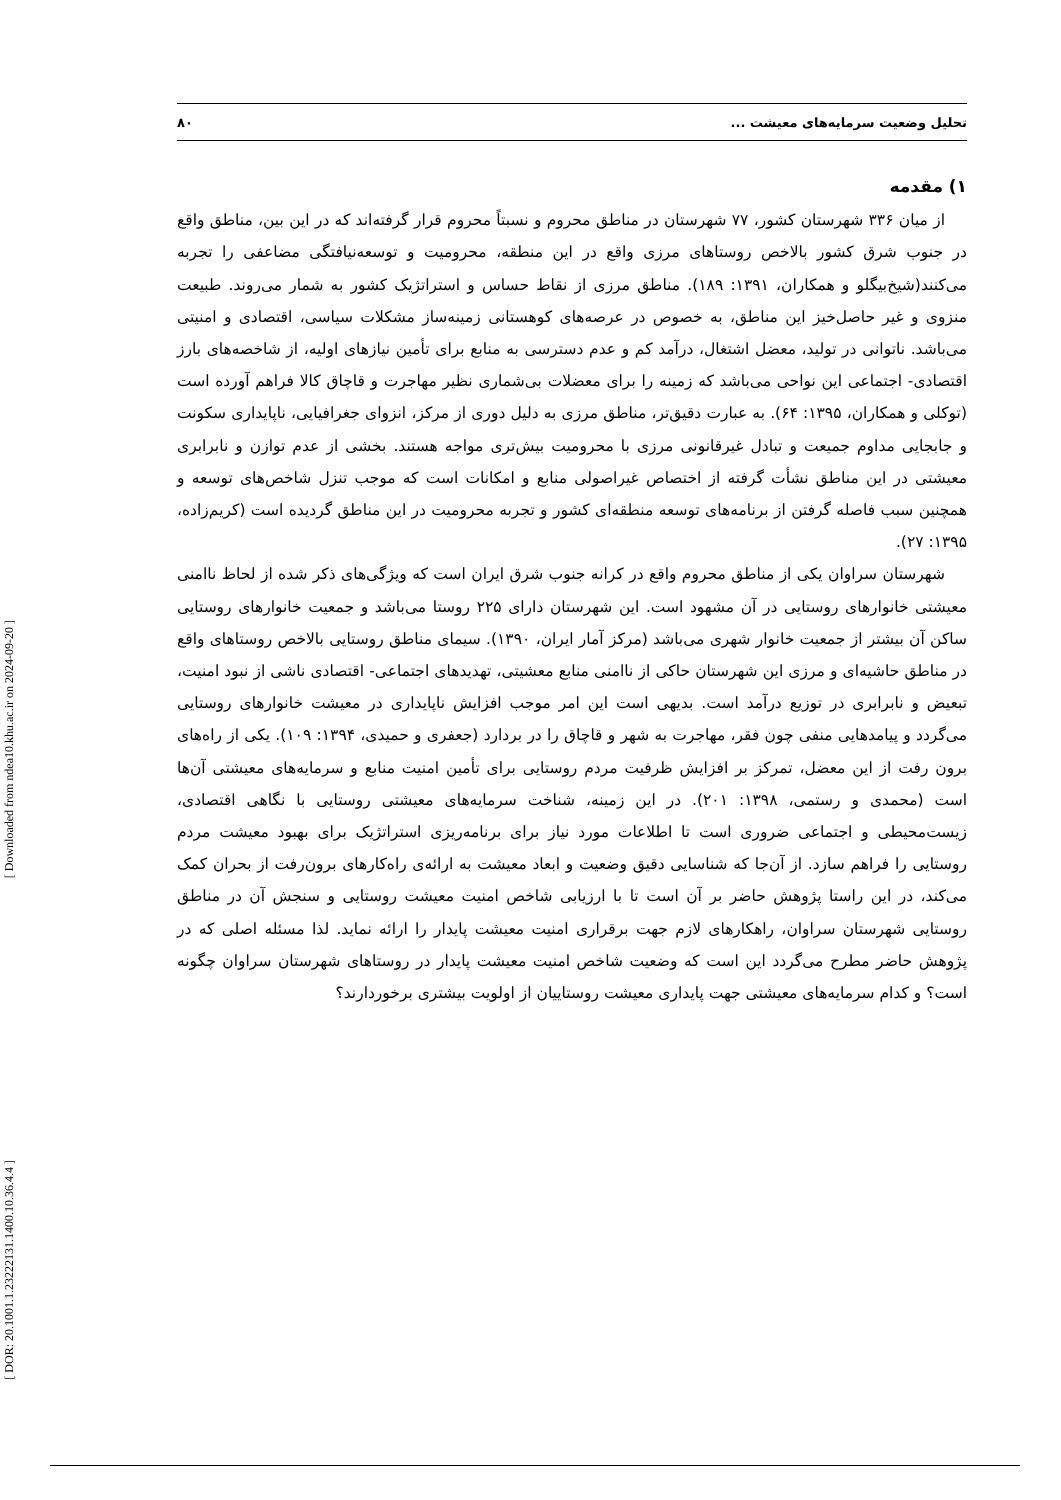تحلیل وضعیت سرمایه‌های معیشت ... ۸۰
۱) مقدمه
از میان ۳۳۶ شهرستان کشور، ۷۷ شهرستان در مناطق محروم و نسبتاً محروم قرار گرفته‌اند که در این بین، مناطق واقع در جنوب شرق کشور بالاخص روستاهای مرزی واقع در این منطقه، محرومیت و توسعه‌نیافتگی مضاعفی را تجربه می‌کنند(شیخ‌بیگلو و همکاران، ۱۳۹۱: ۱۸۹). مناطق مرزی از نقاط حساس و استراتژیک کشور به شمار می‌روند. طبیعت منزوی و غیر حاصل‌خیز این مناطق، به خصوص در عرصه‌های کوهستانی زمینه‌ساز مشکلات سیاسی، اقتصادی و امنیتی می‌باشد. ناتوانی در تولید، معضل اشتغال، درآمد کم و عدم دسترسی به منابع برای تأمین نیازهای اولیه، از شاخصه‌های بارز اقتصادی- اجتماعی این نواحی می‌باشد که زمینه را برای معضلات بی‌شماری نظیر مهاجرت و قاچاق کالا فراهم آورده است (توکلی و همکاران، ۱۳۹۵: ۶۴). به عبارت دقیق‌تر، مناطق مرزی به دلیل دوری از مرکز، انزوای جغرافیایی، ناپایداری سکونت و جابجایی مداوم جمیعت و تبادل غیرقانونی مرزی با محرومیت بیش‌تری مواجه هستند. بخشی از عدم توازن و نابرابری معیشتی در این مناطق نشأت گرفته از اختصاص غیراصولی منابع و امکانات است که موجب تنزل شاخص‌های توسعه و همچنین سبب فاصله گرفتن از برنامه‌های توسعه منطقه‌ای کشور و تجربه محرومیت در این مناطق گردیده است (کریم‌زاده، ۱۳۹۵: ۲۷).
شهرستان سراوان یکی از مناطق محروم واقع در کرانه جنوب شرق ایران است که ویژگی‌های ذکر شده از لحاظ ناامنی معیشتی خانوارهای روستایی در آن مشهود است. این شهرستان دارای ۲۲۵ روستا می‌باشد و جمعیت خانوارهای روستایی ساکن آن بیشتر از جمعیت خانوار شهری می‌باشد (مرکز آمار ایران، ۱۳۹۰). سیمای مناطق روستایی بالاخص روستاهای واقع در مناطق حاشیه‌ای و مرزی این شهرستان حاکی از ناامنی منابع معشیتی، تهدیدهای اجتماعی- اقتصادی ناشی از نبود امنیت، تبعیض و نابرابری در توزیع درآمد است. بدیهی است این امر موجب افزایش ناپایداری در معیشت خانوارهای روستایی می‌گردد و پیامدهایی منفی چون فقر، مهاجرت به شهر و قاچاق را در بردارد (جعفری و حمیدی، ۱۳۹۴: ۱۰۹). یکی از راه‌های برون رفت از این معضل، تمرکز بر افزایش ظرفیت مردم روستایی برای تأمین امنیت منابع و سرمایه‌های معیشتی آن‌ها است (محمدی و رستمی، ۱۳۹۸: ۲۰۱). در این زمینه، شناخت سرمایه‌های معیشتی روستایی با نگاهی اقتصادی، زیست‌محیطی و اجتماعی ضروری است تا اطلاعات مورد نیاز برای برنامه‌ریزی استراتژیک برای بهبود معیشت مردم روستایی را فراهم سازد. از آن‌جا که شناسایی دقیق وضعیت و ابعاد معیشت به ارائه‌ی راه‌کارهای برون‌رفت از بحران کمک می‌کند، در این راستا پژوهش حاضر بر آن است تا با ارزیابی شاخص امنیت معیشت روستایی و سنجش آن در مناطق روستایی شهرستان سراوان، راهکارهای لازم جهت برقراری امنیت معیشت پایدار را ارائه نماید. لذا مسئله اصلی که در پژوهش حاضر مطرح می‌گردد این است که وضعیت شاخص امنیت معیشت پایدار در روستاهای شهرستان سراوان چگونه است؟ و کدام سرمایه‌های معیشتی جهت پایداری معیشت روستاییان از اولویت بیشتری برخوردارند؟
[ Downloaded from ndea10.khu.ac.ir on 2024-09-20 ]
[ DOR: 20.1001.1.23222131.1400.10.36.4.4 ]